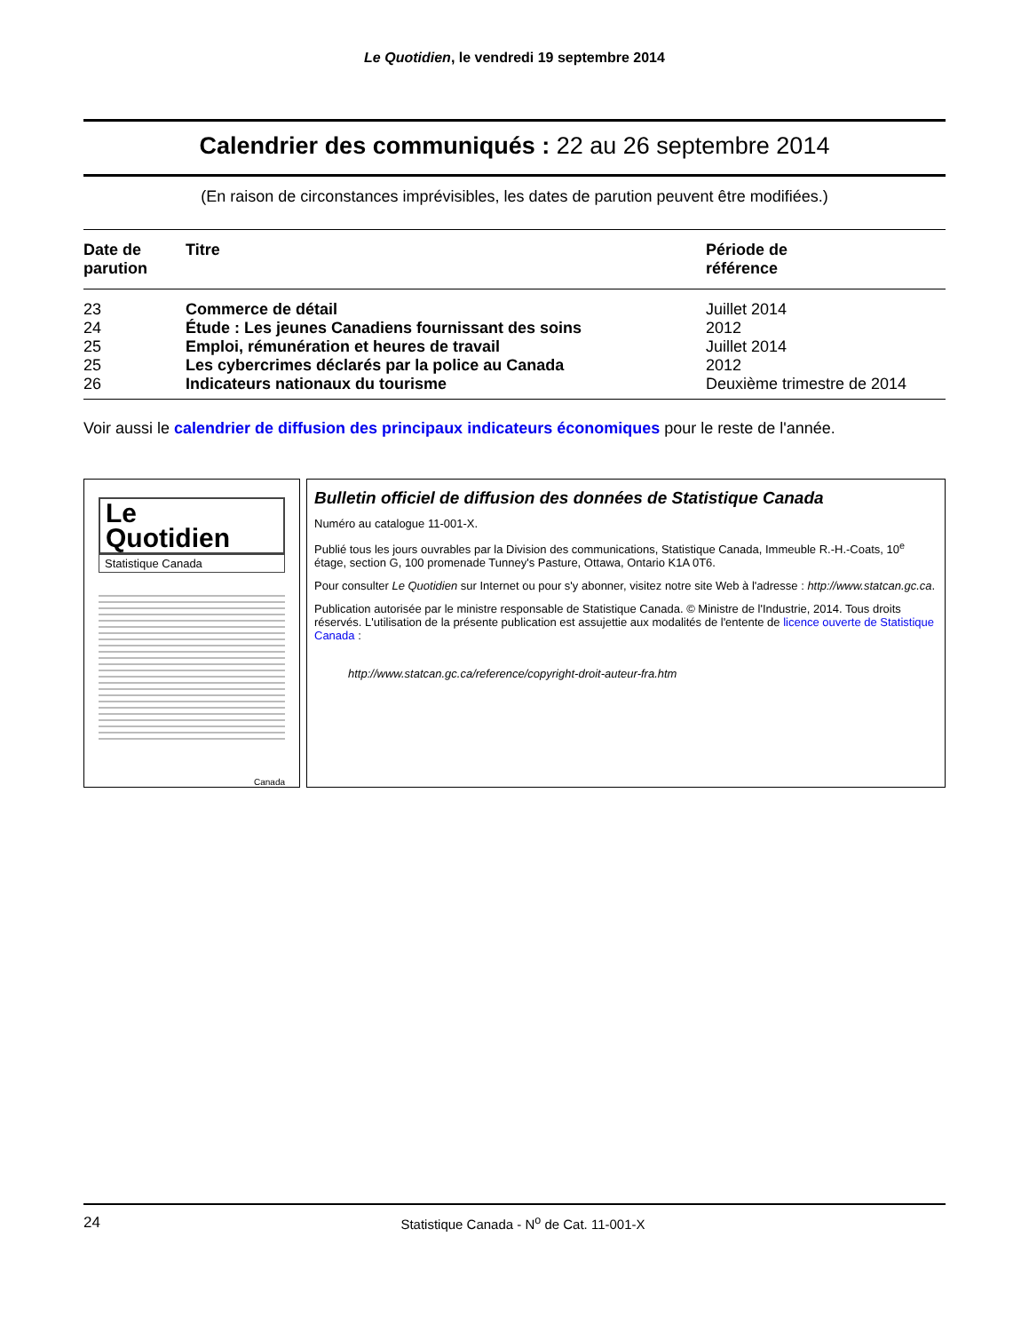Le Quotidien, le vendredi 19 septembre 2014
Calendrier des communiqués : 22 au 26 septembre 2014
(En raison de circonstances imprévisibles, les dates de parution peuvent être modifiées.)
| Date de parution | Titre | Période de référence |
| --- | --- | --- |
| 23 | Commerce de détail | Juillet 2014 |
| 24 | Étude : Les jeunes Canadiens fournissant des soins | 2012 |
| 25 | Emploi, rémunération et heures de travail | Juillet 2014 |
| 25 | Les cybercrimes déclarés par la police au Canada | 2012 |
| 26 | Indicateurs nationaux du tourisme | Deuxième trimestre de 2014 |
Voir aussi le calendrier de diffusion des principaux indicateurs économiques pour le reste de l'année.
Le
Quotidien
Statistique Canada
Canada
Bulletin officiel de diffusion des données de Statistique Canada
Numéro au catalogue 11-001-X.
Publié tous les jours ouvrables par la Division des communications, Statistique Canada, Immeuble R.-H.-Coats, 10<sup>e</sup> étage, section G, 100 promenade Tunney's Pasture, Ottawa, Ontario K1A 0T6.
Pour consulter Le Quotidien sur Internet ou pour s'y abonner, visitez notre site Web à l'adresse : http://www.statcan.gc.ca.
Publication autorisée par le ministre responsable de Statistique Canada. © Ministre de l'Industrie, 2014. Tous droits réservés. L'utilisation de la présente publication est assujettie aux modalités de l'entente de licence ouverte de Statistique Canada :
http://www.statcan.gc.ca/reference/copyright-droit-auteur-fra.htm
24 Statistique Canada - N<sup>o</sup> de Cat. 11-001-X